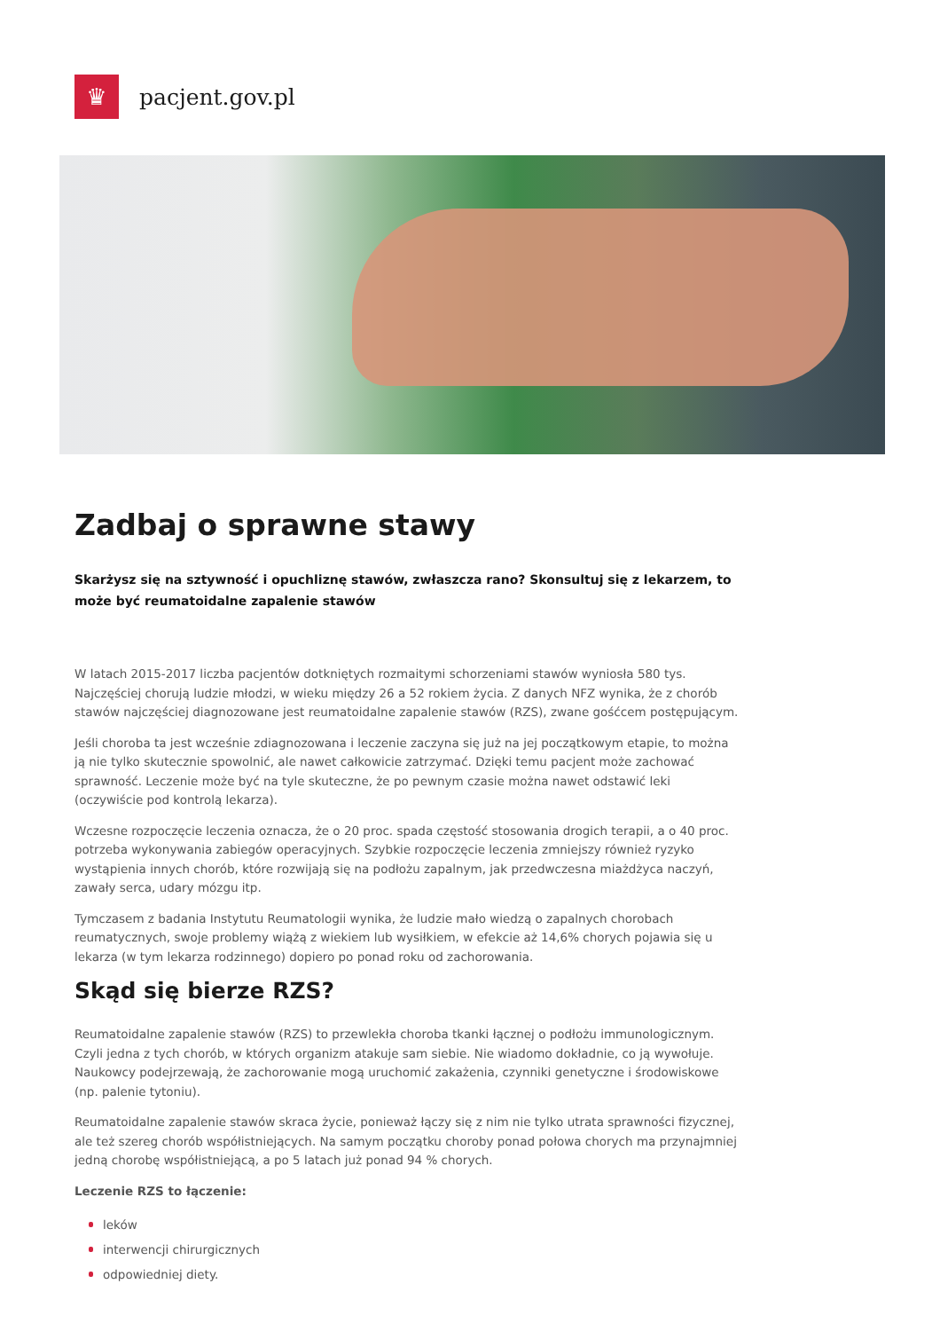♛
pacjent.gov.pl
Zadbaj o sprawne stawy
Skarżysz się na sztywność i opuchliznę stawów, zwłaszcza rano? Skonsultuj się z lekarzem, to może być reumatoidalne zapalenie stawów
W latach 2015-2017 liczba pacjentów dotkniętych rozmaitymi schorzeniami stawów wyniosła 580 tys. Najczęściej chorują ludzie młodzi, w wieku między 26 a 52 rokiem życia. Z danych NFZ wynika, że z chorób stawów najczęściej diagnozowane jest reumatoidalne zapalenie stawów (RZS), zwane gośćcem postępującym.
Jeśli choroba ta jest wcześnie zdiagnozowana i leczenie zaczyna się już na jej początkowym etapie, to można ją nie tylko skutecznie spowolnić, ale nawet całkowicie zatrzymać. Dzięki temu pacjent może zachować sprawność. Leczenie może być na tyle skuteczne, że po pewnym czasie można nawet odstawić leki (oczywiście pod kontrolą lekarza).
Wczesne rozpoczęcie leczenia oznacza, że o 20 proc. spada częstość stosowania drogich terapii, a o 40 proc. potrzeba wykonywania zabiegów operacyjnych. Szybkie rozpoczęcie leczenia zmniejszy również ryzyko wystąpienia innych chorób, które rozwijają się na podłożu zapalnym, jak przedwczesna miażdżyca naczyń, zawały serca, udary mózgu itp.
Tymczasem z badania Instytutu Reumatologii wynika, że ludzie mało wiedzą o zapalnych chorobach reumatycznych, swoje problemy wiążą z wiekiem lub wysiłkiem, w efekcie aż 14,6% chorych pojawia się u lekarza (w tym lekarza rodzinnego) dopiero po ponad roku od zachorowania.
Skąd się bierze RZS?
Reumatoidalne zapalenie stawów (RZS) to przewlekła choroba tkanki łącznej o podłożu immunologicznym. Czyli jedna z tych chorób, w których organizm atakuje sam siebie. Nie wiadomo dokładnie, co ją wywołuje. Naukowcy podejrzewają, że zachorowanie mogą uruchomić zakażenia, czynniki genetyczne i środowiskowe (np. palenie tytoniu).
Reumatoidalne zapalenie stawów skraca życie, ponieważ łączy się z nim nie tylko utrata sprawności fizycznej, ale też szereg chorób współistniejących. Na samym początku choroby ponad połowa chorych ma przynajmniej jedną chorobę współistniejącą, a po 5 latach już ponad 94 % chorych.
Leczenie RZS to łączenie:
leków
interwencji chirurgicznych
odpowiedniej diety.